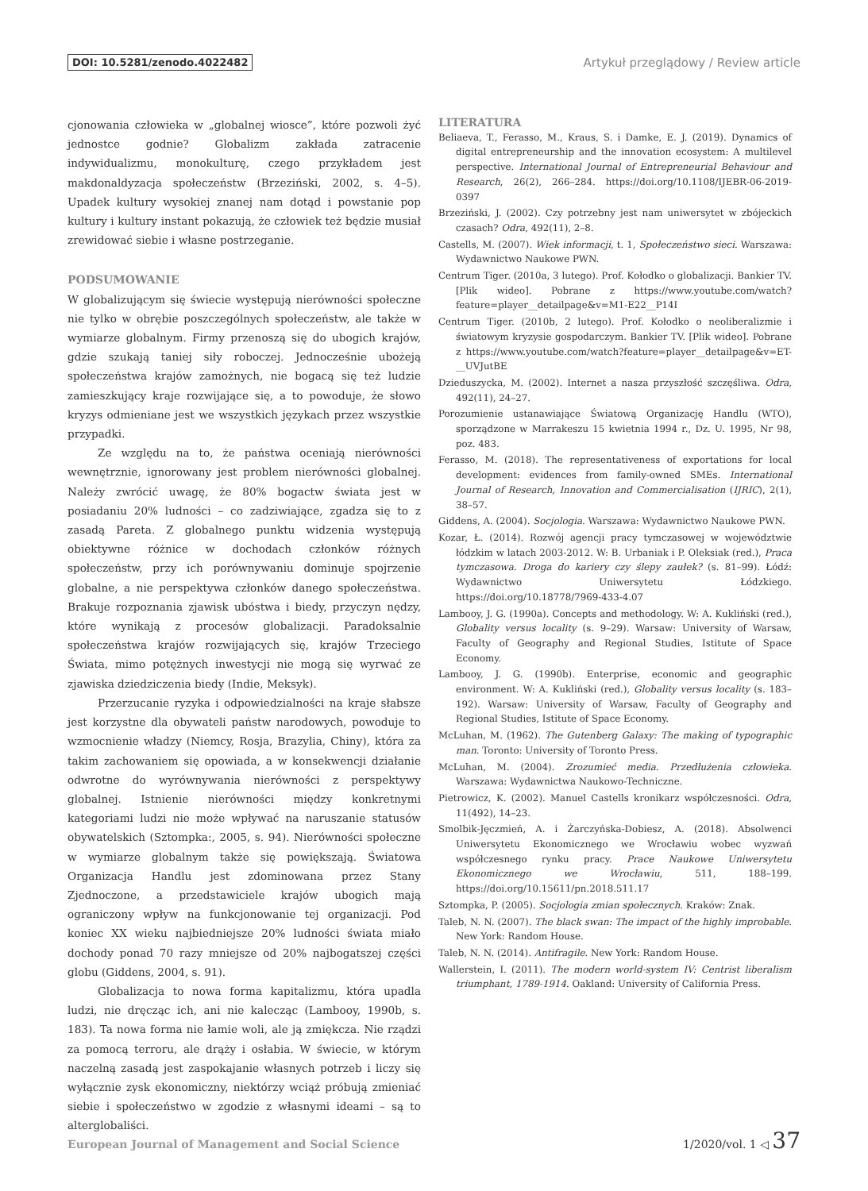DOI: 10.5281/zenodo.4022482 Artykuł przeglądowy / Review article
cjonowania człowieka w „globalnej wiosce”, które pozwoli żyć jednostce godnie? Globalizm zakłada zatracenie indywidualizmu, monokulturę, czego przykładem jest makdonaldyzacja społeczeństw (Brzeziński, 2002, s. 4–5). Upadek kultury wysokiej znanej nam dotąd i powstanie pop kultury i kultury instant pokazują, że człowiek też będzie musiał zrewidować siebie i własne postrzeganie.
PODSUMOWANIE
W globalizującym się świecie występują nierówności społeczne nie tylko w obrębie poszczególnych społeczeństw, ale także w wymiarze globalnym. Firmy przenoszą się do ubogich krajów, gdzie szukają taniej siły roboczej. Jednocześnie ubożeją społeczeństwa krajów zamożnych, nie bogacą się też ludzie zamieszkujący kraje rozwijające się, a to powoduje, że słowo kryzys odmieniane jest we wszystkich językach przez wszystkie przypadki.
Ze względu na to, że państwa oceniają nierówności wewnętrznie, ignorowany jest problem nierówności globalnej. Należy zwrócić uwagę, że 80% bogactw świata jest w posiadaniu 20% ludności – co zadziwiające, zgadza się to z zasadą Pareta. Z globalnego punktu widzenia występują obiektywne różnice w dochodach członków różnych społeczeństw, przy ich porównywaniu dominuje spojrzenie globalne, a nie perspektywa członków danego społeczeństwa. Brakuje rozpoznania zjawisk ubóstwa i biedy, przyczyn nędzy, które wynikają z procesów globalizacji. Paradoksalnie społeczeństwa krajów rozwijających się, krajów Trzeciego Świata, mimo potężnych inwestycji nie mogą się wyrwać ze zjawiska dziedziczenia biedy (Indie, Meksyk).
Przerzucanie ryzyka i odpowiedzialności na kraje słabsze jest korzystne dla obywateli państw narodowych, powoduje to wzmocnienie władzy (Niemcy, Rosja, Brazylia, Chiny), która za takim zachowaniem się opowiada, a w konsekwencji działanie odwrotne do wyrównywania nierówności z perspektywy globalnej. Istnienie nierówności między konkretnymi kategoriami ludzi nie może wpływać na naruszanie statusów obywatelskich (Sztompka:, 2005, s. 94). Nierówności społeczne w wymiarze globalnym także się powiększają. Światowa Organizacja Handlu jest zdominowana przez Stany Zjednoczone, a przedstawiciele krajów ubogich mają ograniczony wpływ na funkcjonowanie tej organizacji. Pod koniec XX wieku najbiedniejsze 20% ludności świata miało dochody ponad 70 razy mniejsze od 20% najbogatszej części globu (Giddens, 2004, s. 91).
Globalizacja to nowa forma kapitalizmu, która upadla ludzi, nie dręcząc ich, ani nie kalecząc (Lambooy, 1990b, s. 183). Ta nowa forma nie łamie woli, ale ją zmiękcza. Nie rządzi za pomocą terroru, ale drąży i osłabia. W świecie, w którym naczelną zasadą jest zaspokajanie własnych potrzeb i liczy się wyłącznie zysk ekonomiczny, niektórzy wciąż próbują zmieniać siebie i społeczeństwo w zgodzie z własnymi ideami – są to alterglobaliści.
LITERATURA
Beliaeva, T., Ferasso, M., Kraus, S. i Damke, E. J. (2019). Dynamics of digital entrepreneurship and the innovation ecosystem: A multilevel perspective. International Journal of Entrepreneurial Behaviour and Research, 26(2), 266–284. https://doi.org/10.1108/IJEBR-06-2019-0397
Brzeziński, J. (2002). Czy potrzebny jest nam uniwersytet w zbójeckich czasach? Odra, 492(11), 2–8.
Castells, M. (2007). Wiek informacji, t. 1, Społeczeństwo sieci. Warszawa: Wydawnictwo Naukowe PWN.
Centrum Tiger. (2010a, 3 lutego). Prof. Kołodko o globalizacji. Bankier TV. [Plik wideo]. Pobrane z https://www.youtube.com/watch?feature=player__detailpage&v=M1-E22__P14I
Centrum Tiger. (2010b, 2 lutego). Prof. Kołodko o neoliberalizmie i światowym kryzysie gospodarczym. Bankier TV. [Plik wideo]. Pobrane z https://www.youtube.com/watch?feature=player__detailpage&v=ET-__UVJutBE
Dzieduszycka, M. (2002). Internet a nasza przyszłość szczęśliwa. Odra, 492(11), 24–27.
Porozumienie ustanawiające Światową Organizację Handlu (WTO), sporządzone w Marrakeszu 15 kwietnia 1994 r., Dz. U. 1995, Nr 98, poz. 483.
Ferasso, M. (2018). The representativeness of exportations for local development: evidences from family-owned SMEs. International Journal of Research, Innovation and Commercialisation (IJRIC), 2(1), 38–57.
Giddens, A. (2004). Socjologia. Warszawa: Wydawnictwo Naukowe PWN.
Kozar, Ł. (2014). Rozwój agencji pracy tymczasowej w województwie łódzkim w latach 2003-2012. W: B. Urbaniak i P. Oleksiak (red.), Praca tymczasowa. Droga do kariery czy ślepy zaułek? (s. 81–99). Łódź: Wydawnictwo Uniwersytetu Łódzkiego. https://doi.org/10.18778/7969-433-4.07
Lambooy, J. G. (1990a). Concepts and methodology. W: A. Kukliński (red.), Globality versus locality (s. 9–29). Warsaw: University of Warsaw, Faculty of Geography and Regional Studies, Istitute of Space Economy.
Lambooy, J. G. (1990b). Enterprise, economic and geographic environment. W: A. Kukliński (red.), Globality versus locality (s. 183–192). Warsaw: University of Warsaw, Faculty of Geography and Regional Studies, Istitute of Space Economy.
McLuhan, M. (1962). The Gutenberg Galaxy: The making of typographic man. Toronto: University of Toronto Press.
McLuhan, M. (2004). Zrozumieć media. Przedłużenia człowieka. Warszawa: Wydawnictwa Naukowo-Techniczne.
Pietrowicz, K. (2002). Manuel Castells kronikarz współczesności. Odra, 11(492), 14–23.
Smolbik-Jęczmień, A. i Żarczyńska-Dobiesz, A. (2018). Absolwenci Uniwersytetu Ekonomicznego we Wrocławiu wobec wyzwań współczesnego rynku pracy. Prace Naukowe Uniwersytetu Ekonomicznego we Wrocławiu, 511, 188–199. https://doi.org/10.15611/pn.2018.511.17
Sztompka, P. (2005). Socjologia zmian społecznych. Kraków: Znak.
Taleb, N. N. (2007). The black swan: The impact of the highly improbable. New York: Random House.
Taleb, N. N. (2014). Antifragile. New York: Random House.
Wallerstein, I. (2011). The modern world-system IV: Centrist liberalism triumphant, 1789-1914. Oakland: University of California Press.
European Journal of Management and Social Science 1/2020/vol. 1 ◁ 37